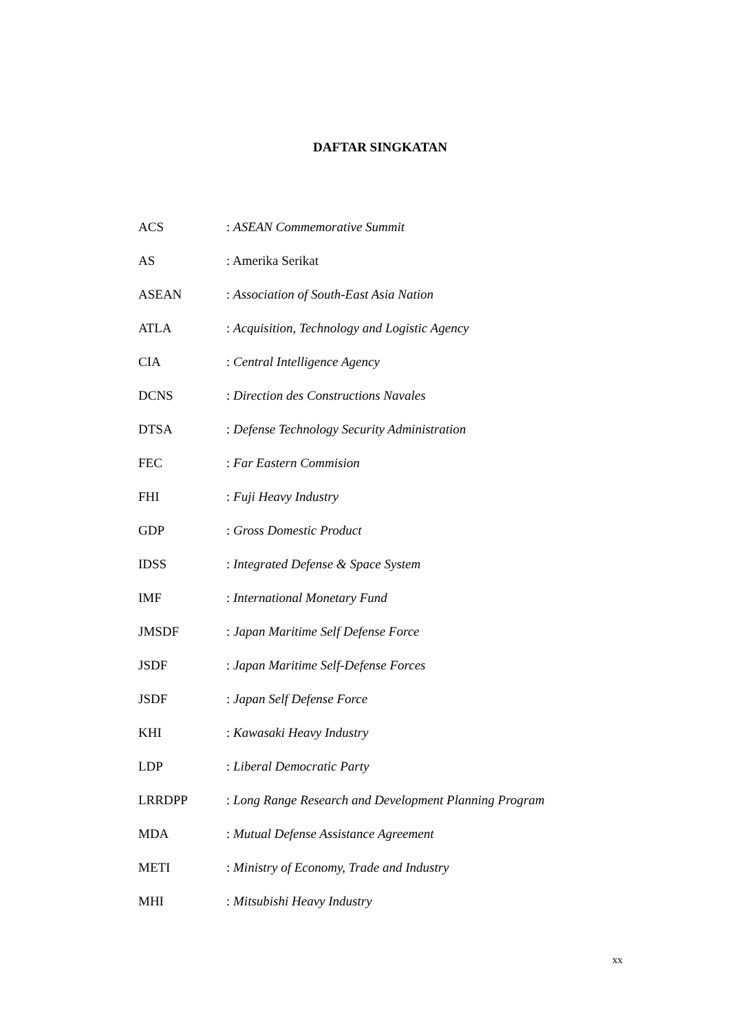DAFTAR SINGKATAN
| ACS | : ASEAN Commemorative Summit |
| AS | : Amerika Serikat |
| ASEAN | : Association of South-East Asia Nation |
| ATLA | : Acquisition, Technology and Logistic Agency |
| CIA | : Central Intelligence Agency |
| DCNS | : Direction des Constructions Navales |
| DTSA | : Defense Technology Security Administration |
| FEC | : Far Eastern Commision |
| FHI | : Fuji Heavy Industry |
| GDP | : Gross Domestic Product |
| IDSS | : Integrated Defense & Space System |
| IMF | : International Monetary Fund |
| JMSDF | : Japan Maritime Self Defense Force |
| JSDF | : Japan Maritime Self-Defense Forces |
| JSDF | : Japan Self Defense Force |
| KHI | : Kawasaki Heavy Industry |
| LDP | : Liberal Democratic Party |
| LRRDPP | : Long Range Research and Development Planning Program |
| MDA | : Mutual Defense Assistance Agreement |
| METI | : Ministry of Economy, Trade and Industry |
| MHI | : Mitsubishi Heavy Industry |
xx